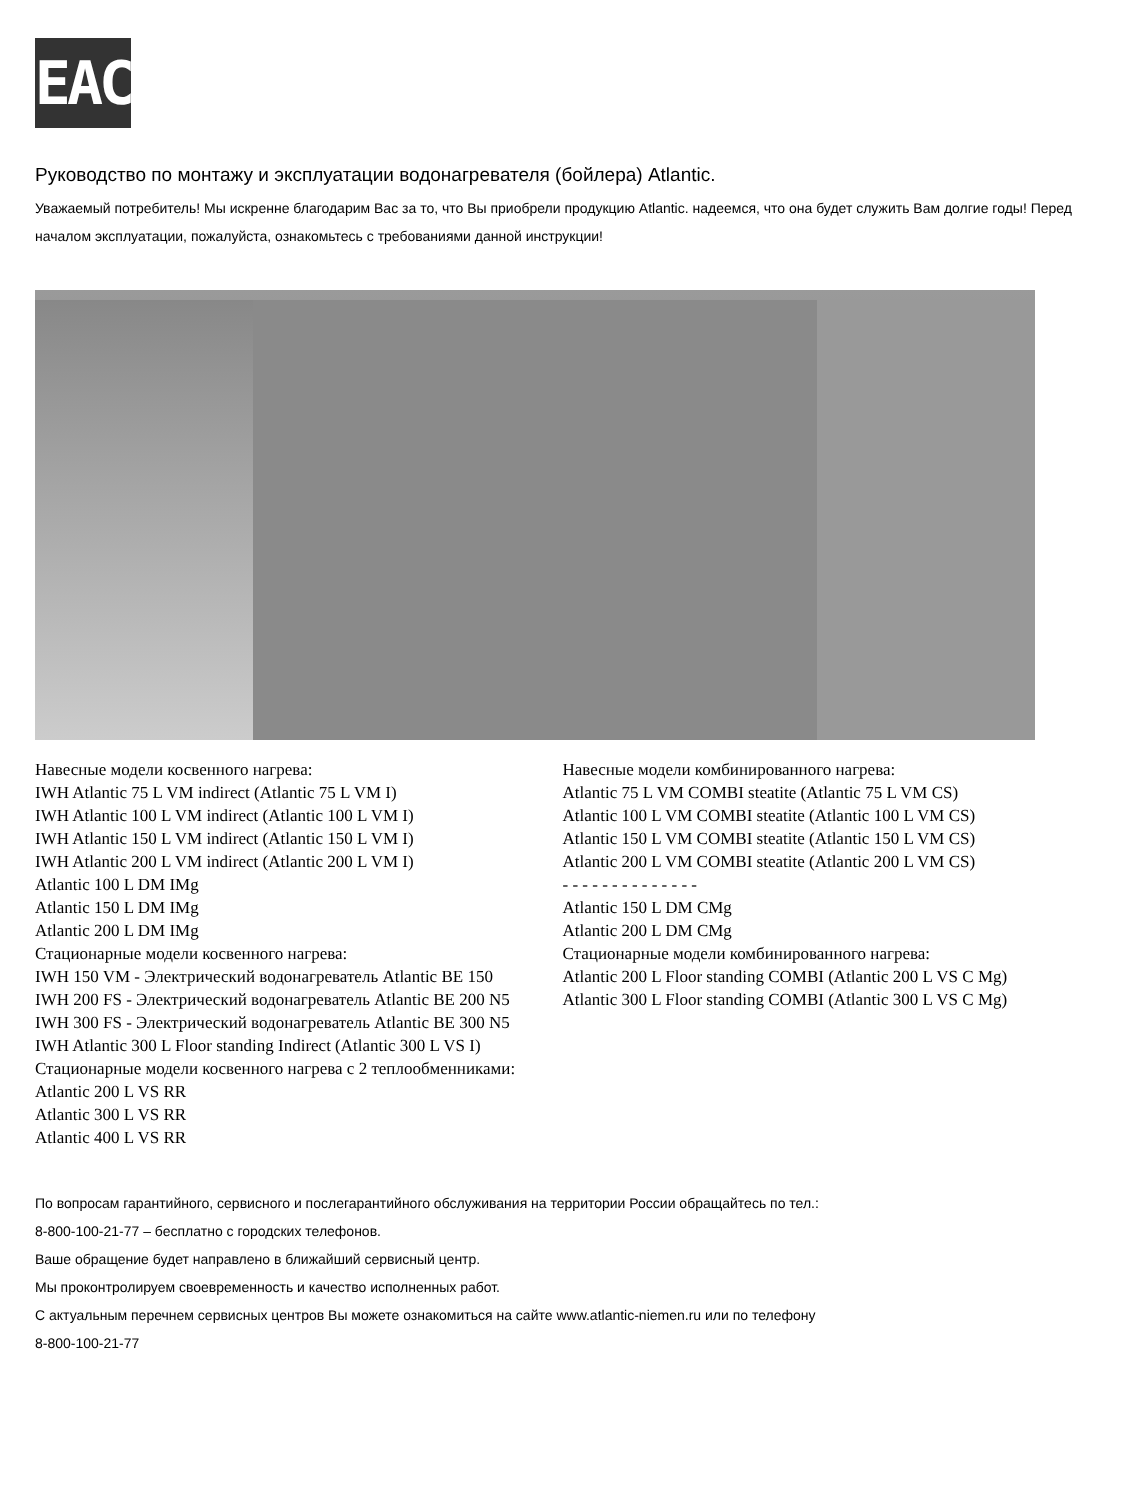EAC
Руководство по монтажу и эксплуатации водонагревателя (бойлера) Atlantic.
Уважаемый потребитель! Мы искренне благодарим Вас за то, что Вы приобрели продукцию Atlantic. надеемся, что она будет служить Вам долгие годы! Перед началом эксплуатации, пожалуйста, ознакомьтесь с требованиями данной инструкции!
Навесные модели косвенного нагрева:
IWH Atlantic 75 L VM indirect (Atlantic 75 L VM I)
IWH Atlantic 100 L VM indirect (Atlantic 100 L VM I)
IWH Atlantic 150 L VM indirect (Atlantic 150 L VM I)
IWH Atlantic 200 L VM indirect (Atlantic 200 L VM I)
Atlantic 100 L DM IMg
Atlantic 150 L DM IMg
Atlantic 200 L DM IMg
Стационарные модели косвенного нагрева:
IWH 150 VM - Электрический водонагреватель Atlantic BE 150
IWH 200 FS - Электрический водонагреватель Atlantic BE 200 N5
IWH 300 FS - Электрический водонагреватель Atlantic BE 300 N5
IWH Atlantic 300 L Floor standing Indirect (Atlantic 300 L VS I)
Стационарные модели косвенного нагрева с 2 теплообменниками:
Atlantic 200 L VS RR
Atlantic 300 L VS RR
Atlantic 400 L VS RR
Навесные модели комбинированного нагрева:
Atlantic 75 L VM COMBI steatite (Atlantic 75 L VM CS)
Atlantic 100 L VM COMBI steatite (Atlantic 100 L VM CS)
Atlantic 150 L VM COMBI steatite (Atlantic 150 L VM CS)
Atlantic 200 L VM COMBI steatite (Atlantic 200 L VM CS)
- - - - - - - - - - - - - -
Atlantic 150 L DM CMg
Atlantic 200 L DM CMg
Стационарные модели комбинированного нагрева:
Atlantic 200 L Floor standing COMBI (Atlantic 200 L VS C Mg)
Atlantic 300 L Floor standing COMBI (Atlantic 300 L VS C Mg)
По вопросам гарантийного, сервисного и послегарантийного обслуживания на территории России обращайтесь по тел.:
8-800-100-21-77 – бесплатно с городских телефонов.
Ваше обращение будет направлено в ближайший сервисный центр.
Мы проконтролируем своевременность и качество исполненных работ.
С актуальным перечнем сервисных центров Вы можете ознакомиться на сайте www.atlantic-niemen.ru или по телефону
8-800-100-21-77